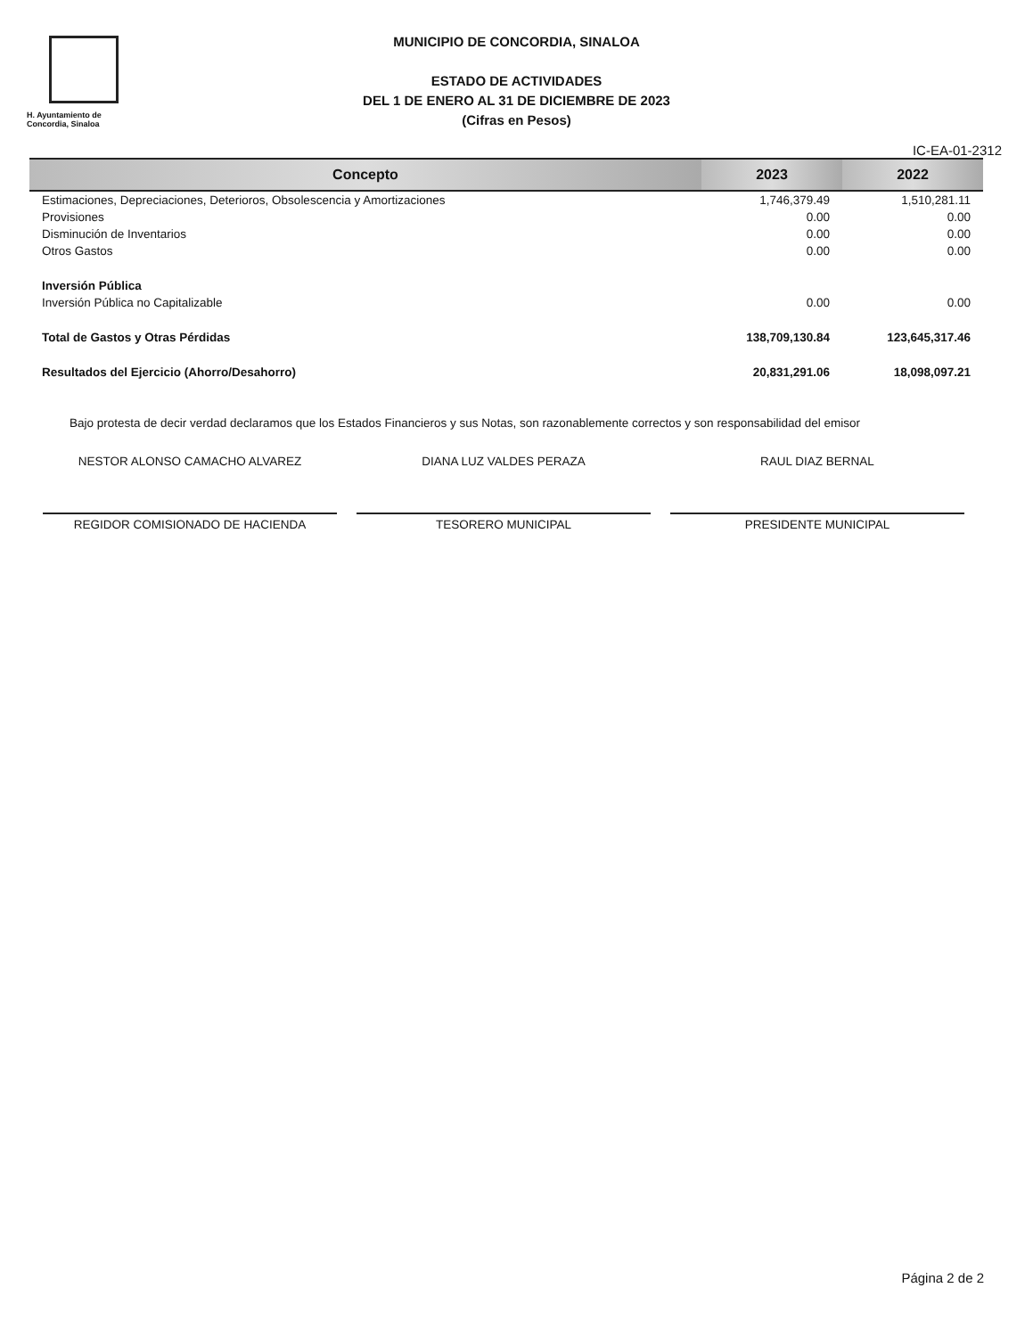H. Ayuntamiento de Concordia, Sinaloa
MUNICIPIO DE CONCORDIA, SINALOA
ESTADO DE ACTIVIDADES
DEL 1 DE ENERO AL 31 DE DICIEMBRE DE 2023
(Cifras en Pesos)
IC-EA-01-2312
| Concepto | 2023 | 2022 |
| --- | --- | --- |
| Estimaciones, Depreciaciones, Deterioros, Obsolescencia y Amortizaciones | 1,746,379.49 | 1,510,281.11 |
| Provisiones | 0.00 | 0.00 |
| Disminución de Inventarios | 0.00 | 0.00 |
| Otros Gastos | 0.00 | 0.00 |
| Inversión Pública | | |
| Inversión Pública no Capitalizable | 0.00 | 0.00 |
| Total de Gastos y Otras Pérdidas | 138,709,130.84 | 123,645,317.46 |
| Resultados del Ejercicio (Ahorro/Desahorro) | 20,831,291.06 | 18,098,097.21 |
Bajo protesta de decir verdad declaramos que los Estados Financieros y sus Notas, son razonablemente correctos y son responsabilidad del emisor
NESTOR ALONSO CAMACHO ALVAREZ
REGIDOR COMISIONADO DE HACIENDA
DIANA LUZ VALDES PERAZA
TESORERO MUNICIPAL
RAUL DIAZ BERNAL
PRESIDENTE MUNICIPAL
Página 2 de 2